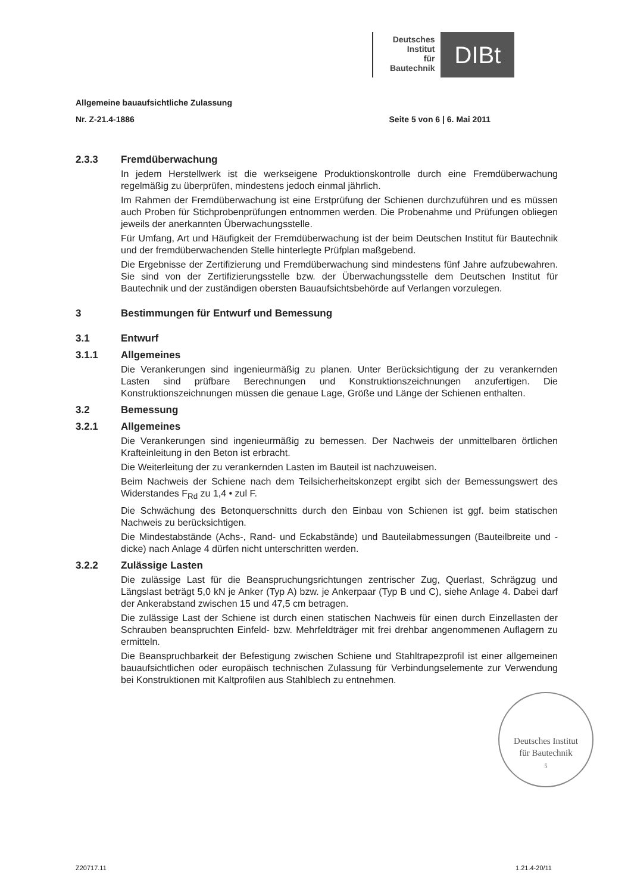Deutsches
Institut
für
Bautechnik
DIBt
Allgemeine bauaufsichtliche Zulassung
Nr. Z-21.4-1886 Seite 5 von 6 | 6. Mai 2011
2.3.3 Fremdüberwachung
In jedem Herstellwerk ist die werkseigene Produktionskontrolle durch eine Fremdüberwachung regelmäßig zu überprüfen, mindestens jedoch einmal jährlich.
Im Rahmen der Fremdüberwachung ist eine Erstprüfung der Schienen durchzuführen und es müssen auch Proben für Stichprobenprüfungen entnommen werden. Die Probenahme und Prüfungen obliegen jeweils der anerkannten Überwachungsstelle.
Für Umfang, Art und Häufigkeit der Fremdüberwachung ist der beim Deutschen Institut für Bautechnik und der fremdüberwachenden Stelle hinterlegte Prüfplan maßgebend.
Die Ergebnisse der Zertifizierung und Fremdüberwachung sind mindestens fünf Jahre aufzubewahren. Sie sind von der Zertifizierungsstelle bzw. der Überwachungsstelle dem Deutschen Institut für Bautechnik und der zuständigen obersten Bauaufsichtsbehörde auf Verlangen vorzulegen.
3 Bestimmungen für Entwurf und Bemessung
3.1 Entwurf
3.1.1 Allgemeines
Die Verankerungen sind ingenieurmäßig zu planen. Unter Berücksichtigung der zu verankernden Lasten sind prüfbare Berechnungen und Konstruktionszeichnungen anzufertigen. Die Konstruktionszeichnungen müssen die genaue Lage, Größe und Länge der Schienen enthalten.
3.2 Bemessung
3.2.1 Allgemeines
Die Verankerungen sind ingenieurmäßig zu bemessen. Der Nachweis der unmittelbaren örtlichen Krafteinleitung in den Beton ist erbracht.
Die Weiterleitung der zu verankernden Lasten im Bauteil ist nachzuweisen.
Beim Nachweis der Schiene nach dem Teilsicherheitskonzept ergibt sich der Bemessungswert des Widerstandes F<sub>Rd</sub> zu 1,4 • zul F.
Die Schwächung des Betonquerschnitts durch den Einbau von Schienen ist ggf. beim statischen Nachweis zu berücksichtigen.
Die Mindestabstände (Achs-, Rand- und Eckabstände) und Bauteilabmessungen (Bauteilbreite und -dicke) nach Anlage 4 dürfen nicht unterschritten werden.
3.2.2 Zulässige Lasten
Die zulässige Last für die Beanspruchungsrichtungen zentrischer Zug, Querlast, Schrägzug und Längslast beträgt 5,0 kN je Anker (Typ A) bzw. je Ankerpaar (Typ B und C), siehe Anlage 4. Dabei darf der Ankerabstand zwischen 15 und 47,5 cm betragen.
Die zulässige Last der Schiene ist durch einen statischen Nachweis für einen durch Einzellasten der Schrauben beanspruchten Einfeld- bzw. Mehrfeldträger mit frei drehbar angenommenen Auflagern zu ermitteln.
Die Beanspruchbarkeit der Befestigung zwischen Schiene und Stahltrapezprofil ist einer allgemeinen bauaufsichtlichen oder europäisch technischen Zulassung für Verbindungselemente zur Verwendung bei Konstruktionen mit Kaltprofilen aus Stahlblech zu entnehmen.
Deutsches Institut
für Bautechnik
5
Z20717.11 1.21.4-20/11